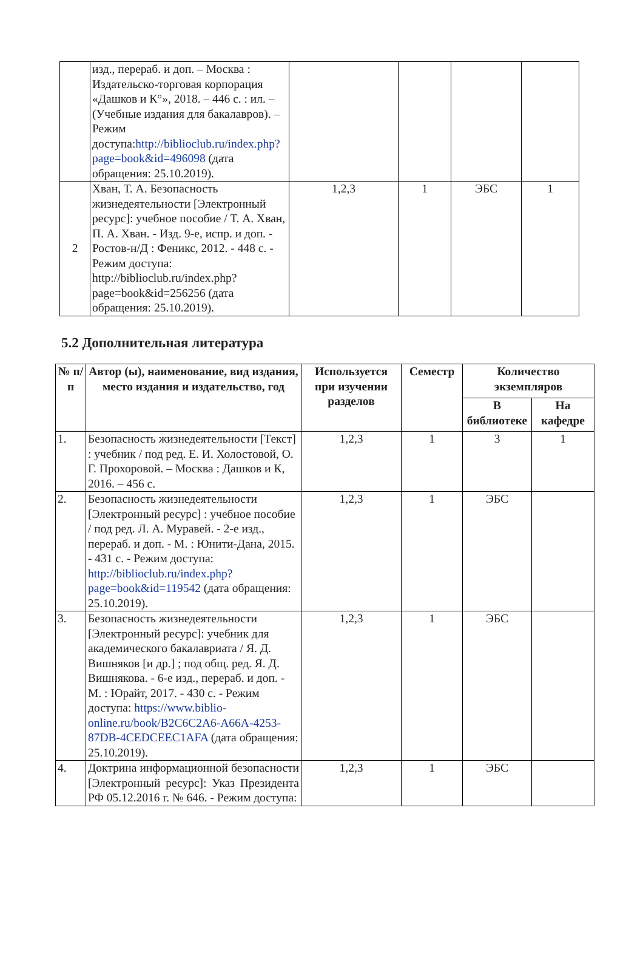| | изд., перераб. и доп. – Москва : Издательско-торговая корпорация «Дашков и К°», 2018. – 446 с. : ил. – (Учебные издания для бакалавров). – Режим доступа: http://biblioclub.ru/index.php?page=book&id=496098 (дата обращения: 25.10.2019). | | | | |
| 2 | Хван, Т. А. Безопасность жизнедеятельности [Электронный ресурс]: учебное пособие / Т. А. Хван, П. А. Хван. - Изд. 9-е, испр. и доп. - Ростов-н/Д : Феникс, 2012. - 448 с. - Режим доступа: http://biblioclub.ru/index.php?page=book&id=256256 (дата обращения: 25.10.2019). | 1,2,3 | 1 | ЭБС | 1 |
5.2 Дополнительная литература
| № п/п | Автор (ы), наименование, вид издания, место издания и издательство, год | Используется при изучении разделов | Семестр | Количество экземпляров | |
| --- | --- | --- | --- | --- | --- |
| | | | | В библиотеке | На кафедре |
| 1. | Безопасность жизнедеятельности [Текст] : учебник / под ред. Е. И. Холостовой, О. Г. Прохоровой. – Москва : Дашков и К, 2016. – 456 с. | 1,2,3 | 1 | 3 | 1 |
| 2. | Безопасность жизнедеятельности [Электронный ресурс] : учебное пособие / под ред. Л. А. Муравей. - 2-е изд., перераб. и доп. - М. : Юнити-Дана, 2015. - 431 с. - Режим доступа: http://biblioclub.ru/index.php?page=book&id=119542 (дата обращения: 25.10.2019). | 1,2,3 | 1 | ЭБС | |
| 3. | Безопасность жизнедеятельности [Электронный ресурс]: учебник для академического бакалавриата / Я. Д. Вишняков [и др.] ; под общ. ред. Я. Д. Вишнякова. - 6-е изд., перераб. и доп. - М. : Юрайт, 2017. - 430 с. - Режим доступа: https://www.biblio-online.ru/book/B2C6C2A6-A66A-4253-87DB-4CEDCEEC1AFA (дата обращения: 25.10.2019). | 1,2,3 | 1 | ЭБС | |
| 4. | Доктрина информационной безопасности [Электронный ресурс]: Указ Президента РФ 05.12.2016 г. № 646. - Режим доступа: | 1,2,3 | 1 | ЭБС | |